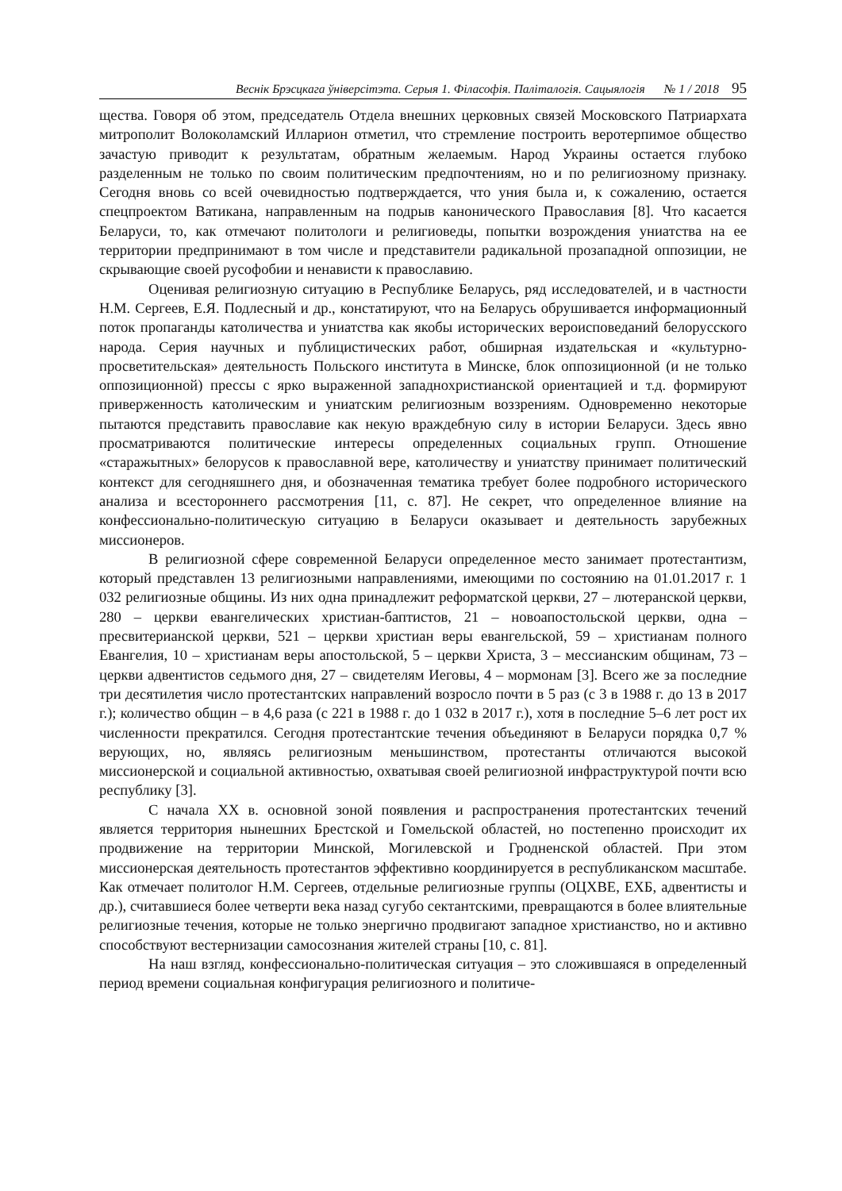Веснік Брэсцкага ўніверсітэта. Серыя 1. Філасофія. Паліталогія. Сацыялогія № 1 / 2018 95
щества. Говоря об этом, председатель Отдела внешних церковных связей Московского Патриархата митрополит Волоколамский Илларион отметил, что стремление построить веротерпимое общество зачастую приводит к результатам, обратным желаемым. Народ Украины остается глубоко разделенным не только по своим политическим предпочтениям, но и по религиозному признаку. Сегодня вновь со всей очевидностью подтверждается, что уния была и, к сожалению, остается спецпроектом Ватикана, направленным на подрыв канонического Православия [8]. Что касается Беларуси, то, как отмечают политологи и религиоведы, попытки возрождения униатства на ее территории предпринимают в том числе и представители радикальной прозападной оппозиции, не скрывающие своей русофобии и ненависти к православию.
Оценивая религиозную ситуацию в Республике Беларусь, ряд исследователей, и в частности Н.М. Сергеев, Е.Я. Подлесный и др., констатируют, что на Беларусь обрушивается информационный поток пропаганды католичества и униатства как якобы исторических вероисповеданий белорусского народа. Серия научных и публицистических работ, обширная издательская и «культурно-просветительская» деятельность Польского института в Минске, блок оппозиционной (и не только оппозиционной) прессы с ярко выраженной западнохристианской ориентацией и т.д. формируют приверженность католическим и униатским религиозным воззрениям. Одновременно некоторые пытаются представить православие как некую враждебную силу в истории Беларуси. Здесь явно просматриваются политические интересы определенных социальных групп. Отношение «старажытных» белорусов к православной вере, католичеству и униатству принимает политический контекст для сегодняшнего дня, и обозначенная тематика требует более подробного исторического анализа и всестороннего рассмотрения [11, с. 87]. Не секрет, что определенное влияние на конфессионально-политическую ситуацию в Беларуси оказывает и деятельность зарубежных миссионеров.
В религиозной сфере современной Беларуси определенное место занимает протестантизм, который представлен 13 религиозными направлениями, имеющими по состоянию на 01.01.2017 г. 1 032 религиозные общины. Из них одна принадлежит реформатской церкви, 27 – лютеранской церкви, 280 – церкви евангелических христиан-баптистов, 21 – новоапостольской церкви, одна – пресвитерианской церкви, 521 – церкви христиан веры евангельской, 59 – христианам полного Евангелия, 10 – христианам веры апостольской, 5 – церкви Христа, 3 – мессианским общинам, 73 – церкви адвентистов седьмого дня, 27 – свидетелям Иеговы, 4 – мормонам [3]. Всего же за последние три десятилетия число протестантских направлений возросло почти в 5 раз (с 3 в 1988 г. до 13 в 2017 г.); количество общин – в 4,6 раза (с 221 в 1988 г. до 1 032 в 2017 г.), хотя в последние 5–6 лет рост их численности прекратился. Сегодня протестантские течения объединяют в Беларуси порядка 0,7 % верующих, но, являясь религиозным меньшинством, протестанты отличаются высокой миссионерской и социальной активностью, охватывая своей религиозной инфраструктурой почти всю республику [3].
С начала XX в. основной зоной появления и распространения протестантских течений является территория нынешних Брестской и Гомельской областей, но постепенно происходит их продвижение на территории Минской, Могилевской и Гродненской областей. При этом миссионерская деятельность протестантов эффективно координируется в республиканском масштабе. Как отмечает политолог Н.М. Сергеев, отдельные религиозные группы (ОЦХВЕ, ЕХБ, адвентисты и др.), считавшиеся более четверти века назад сугубо сектантскими, превращаются в более влиятельные религиозные течения, которые не только энергично продвигают западное христианство, но и активно способствуют вестернизации самосознания жителей страны [10, с. 81].
На наш взгляд, конфессионально-политическая ситуация – это сложившаяся в определенный период времени социальная конфигурация религиозного и политиче-